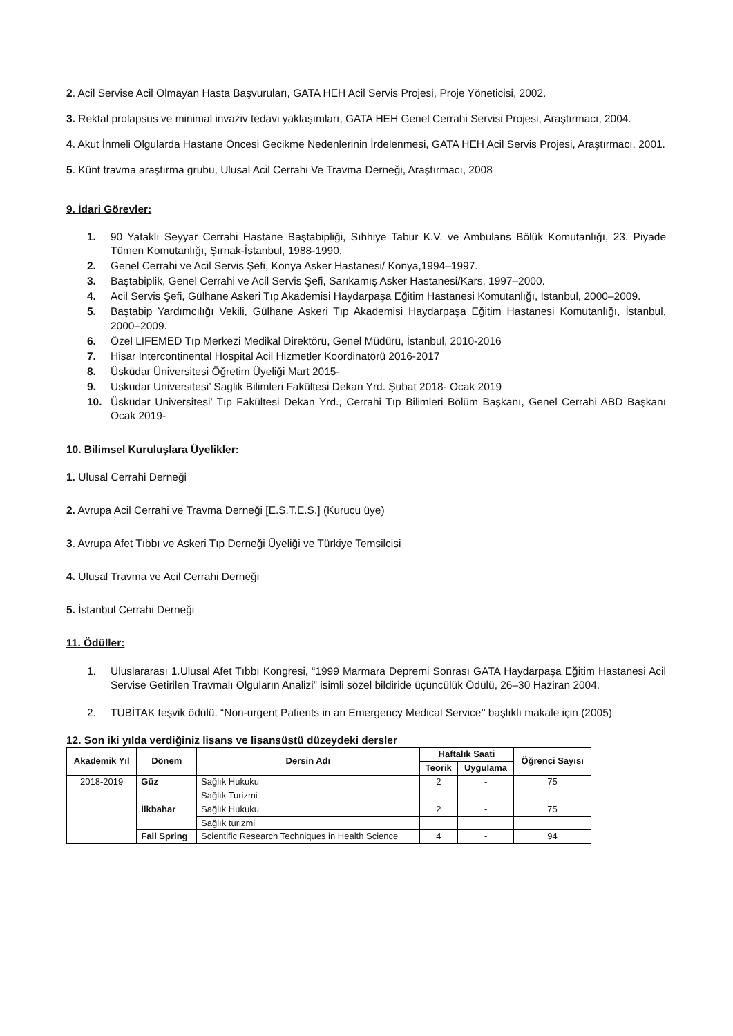2. Acil Servise Acil Olmayan Hasta Başvuruları, GATA HEH Acil Servis Projesi, Proje Yöneticisi, 2002.
3. Rektal prolapsus ve minimal invaziv tedavi yaklaşımları, GATA HEH Genel Cerrahi Servisi Projesi, Araştırmacı, 2004.
4. Akut İnmeli Olgularda Hastane Öncesi Gecikme Nedenlerinin İrdelenmesi, GATA HEH Acil Servis Projesi, Araştırmacı, 2001.
5. Künt travma araştırma grubu, Ulusal Acil Cerrahi Ve Travma Derneği, Araştırmacı, 2008
9. İdari Görevler:
1. 90 Yataklı Seyyar Cerrahi Hastane Baştabipliği, Sıhhiye Tabur K.V. ve Ambulans Bölük Komutanlığı, 23. Piyade Tümen Komutanlığı, Şırnak-İstanbul, 1988-1990.
2. Genel Cerrahi ve Acil Servis Şefi, Konya Asker Hastanesi/ Konya,1994–1997.
3. Baştabiplik, Genel Cerrahi ve Acil Servis Şefi, Sarıkamış Asker Hastanesi/Kars, 1997–2000.
4. Acil Servis Şefi, Gülhane Askeri Tıp Akademisi Haydarpaşa Eğitim Hastanesi Komutanlığı, İstanbul, 2000–2009.
5. Baştabip Yardımcılığı Vekili, Gülhane Askeri Tıp Akademisi Haydarpaşa Eğitim Hastanesi Komutanlığı, İstanbul, 2000–2009.
6. Özel LIFEMED Tıp Merkezi Medikal Direktörü, Genel Müdürü, İstanbul, 2010-2016
7. Hisar Intercontinental Hospital Acil Hizmetler Koordinatörü 2016-2017
8. Üsküdar Üniversitesi Öğretim Üyeliği Mart 2015-
9. Uskudar Universitesi’ Saglik Bilimleri Fakültesi Dekan Yrd. Şubat 2018- Ocak 2019
10. Üsküdar Universitesi’ Tıp Fakültesi Dekan Yrd., Cerrahi Tıp Bilimleri Bölüm Başkanı, Genel Cerrahi ABD Başkanı Ocak 2019-
10. Bilimsel Kuruluşlara Üyelikler:
1. Ulusal Cerrahi Derneği
2. Avrupa Acil Cerrahi ve Travma Derneği [E.S.T.E.S.] (Kurucu üye)
3. Avrupa Afet Tıbbı ve Askeri Tıp Derneği Üyeliği ve Türkiye Temsilcisi
4. Ulusal Travma ve Acil Cerrahi Derneği
5. İstanbul Cerrahi Derneği
11. Ödüller:
1. Uluslararası 1.Ulusal Afet Tıbbı Kongresi, “1999 Marmara Depremi Sonrası GATA Haydarpaşa Eğitim Hastanesi Acil Servise Getirilen Travmalı Olguların Analizi” isimli sözel bildiride üçüncülük Ödülü, 26–30 Haziran 2004.
2. TUBİTAK teşvik ödülü. “Non-urgent Patients in an Emergency Medical Service’’ başlıklı makale için (2005)
12. Son iki yılda verdiğiniz lisans ve lisansüstü düzeydeki dersler
| Akademik Yıl | Dönem | Dersin Adı | Haftalık Saati | | Öğrenci Sayısı |
| --- | --- | --- | --- | --- | --- |
| | | | Teorik | Uygulama | |
| 2018-2019 | Güz | Sağlık Hukuku | 2 | - | 75 |
| | | Sağlık Turizmi | | | |
| | İlkbahar | Sağlık Hukuku | 2 | - | 75 |
| | | Sağlık turizmi | | | |
| | Fall Spring | Scientific Research Techniques in Health Science | 4 | - | 94 |